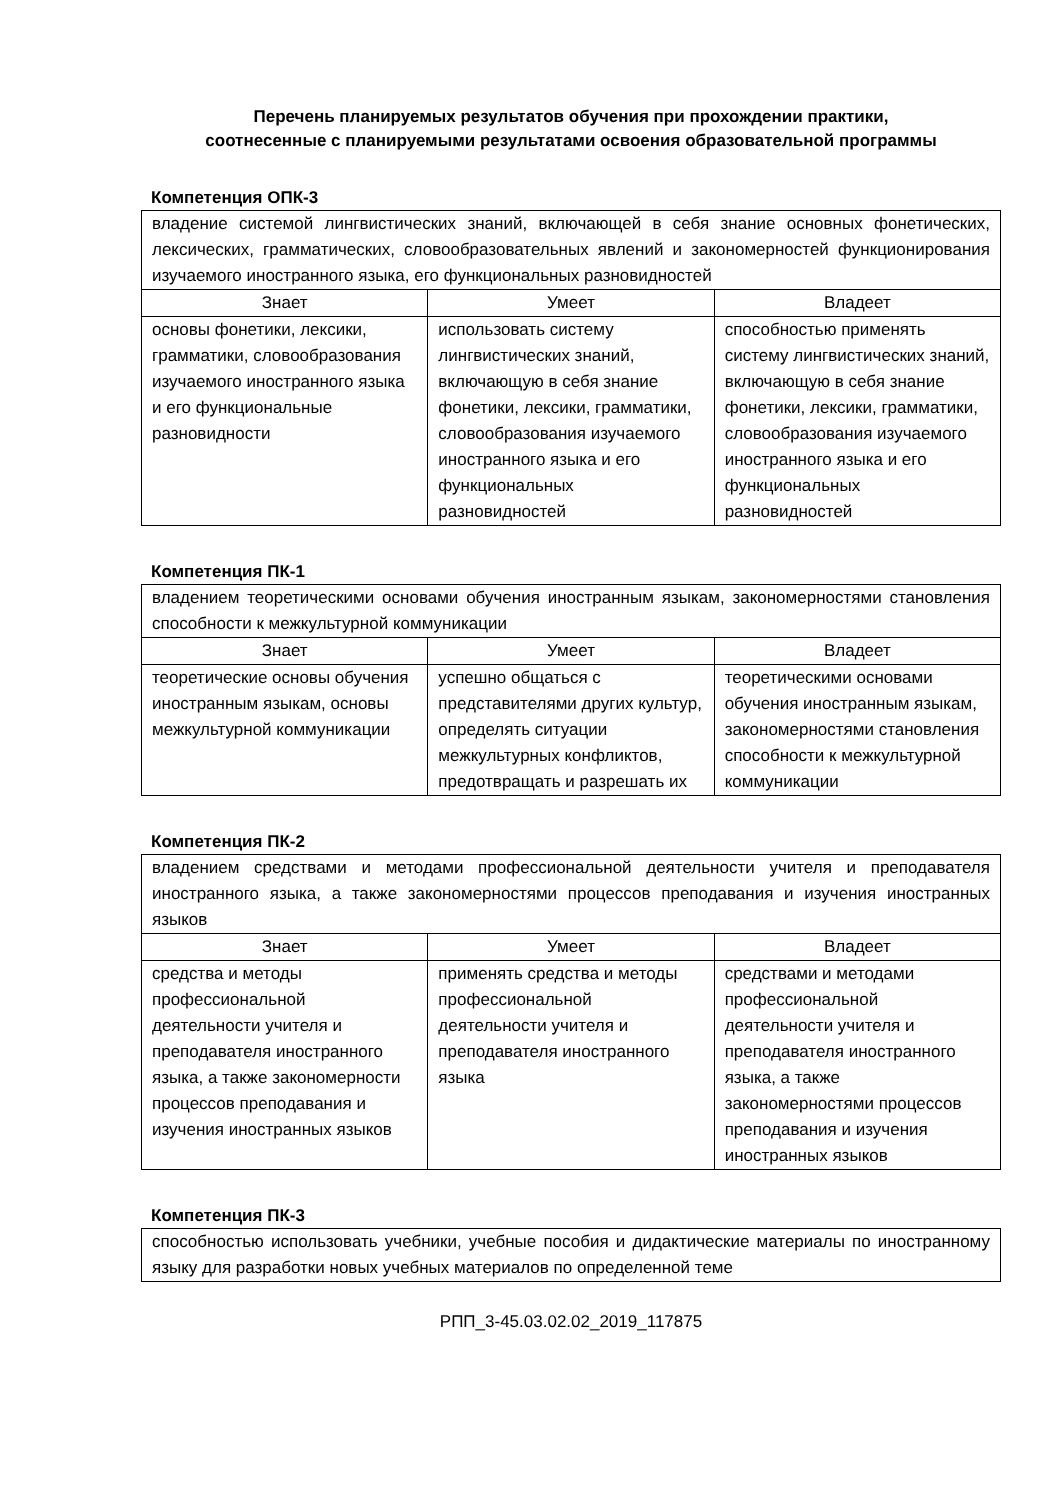Перечень планируемых результатов обучения при прохождении практики,
соотнесенные с планируемыми результатами освоения образовательной программы
Компетенция ОПК-3
| владение системой лингвистических знаний, включающей в себя знание основных фонетических, лексических, грамматических, словообразовательных явлений и закономерностей функционирования изучаемого иностранного языка, его функциональных разновидностей | | |
| Знает | Умеет | Владеет |
| основы фонетики, лексики, грамматики, словообразования изучаемого иностранного языка и его функциональные разновидности | использовать систему лингвистических знаний, включающую в себя знание фонетики, лексики, грамматики, словообразования изучаемого иностранного языка и его функциональных разновидностей | способностью применять систему лингвистических знаний, включающую в себя знание фонетики, лексики, грамматики, словообразования изучаемого иностранного языка и его функциональных разновидностей |
Компетенция ПК-1
| владением теоретическими основами обучения иностранным языкам, закономерностями становления способности к межкультурной коммуникации | | |
| Знает | Умеет | Владеет |
| теоретические основы обучения иностранным языкам, основы межкультурной коммуникации | успешно общаться с представителями других культур, определять ситуации межкультурных конфликтов, предотвращать и разрешать их | теоретическими основами обучения иностранным языкам, закономерностями становления способности к межкультурной коммуникации |
Компетенция ПК-2
| владением средствами и методами профессиональной деятельности учителя и преподавателя иностранного языка, а также закономерностями процессов преподавания и изучения иностранных языков | | |
| Знает | Умеет | Владеет |
| средства и методы профессиональной деятельности учителя и преподавателя иностранного языка, а также закономерности процессов преподавания и изучения иностранных языков | применять средства и методы профессиональной деятельности учителя и преподавателя иностранного языка | средствами и методами профессиональной деятельности учителя и преподавателя иностранного языка, а также закономерностями процессов преподавания и изучения иностранных языков |
Компетенция ПК-3
| способностью использовать учебники, учебные пособия и дидактические материалы по иностранному языку для разработки новых учебных материалов по определенной теме |
РПП_3-45.03.02.02_2019_117875